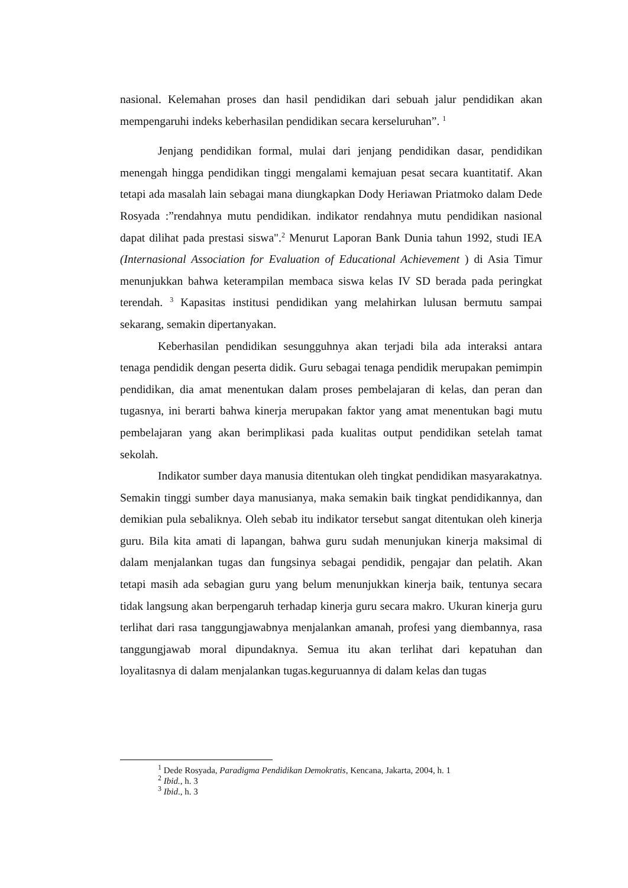nasional. Kelemahan proses dan hasil pendidikan dari sebuah jalur pendidikan akan mempengaruhi indeks keberhasilan pendidikan secara kerseluruhan”. <sup>1</sup>
Jenjang pendidikan formal, mulai dari jenjang pendidikan dasar, pendidikan menengah hingga pendidikan tinggi mengalami kemajuan pesat secara kuantitatif. Akan tetapi ada masalah lain sebagai mana diungkapkan Dody Heriawan Priatmoko dalam Dede Rosyada :”rendahnya mutu pendidikan. indikator rendahnya mutu pendidikan nasional dapat dilihat pada prestasi siswa".<sup>2</sup> Menurut Laporan Bank Dunia tahun 1992, studi IEA (Internasional Association for Evaluation of Educational Achievement ) di Asia Timur menunjukkan bahwa keterampilan membaca siswa kelas IV SD berada pada peringkat terendah. <sup>3</sup> Kapasitas institusi pendidikan yang melahirkan lulusan bermutu sampai sekarang, semakin dipertanyakan.
Keberhasilan pendidikan sesungguhnya akan terjadi bila ada interaksi antara tenaga pendidik dengan peserta didik. Guru sebagai tenaga pendidik merupakan pemimpin pendidikan, dia amat menentukan dalam proses pembelajaran di kelas, dan peran dan tugasnya, ini berarti bahwa kinerja merupakan faktor yang amat menentukan bagi mutu pembelajaran yang akan berimplikasi pada kualitas output pendidikan setelah tamat sekolah.
Indikator sumber daya manusia ditentukan oleh tingkat pendidikan masyarakatnya. Semakin tinggi sumber daya manusianya, maka semakin baik tingkat pendidikannya, dan demikian pula sebaliknya. Oleh sebab itu indikator tersebut sangat ditentukan oleh kinerja guru. Bila kita amati di lapangan, bahwa guru sudah menunjukan kinerja maksimal di dalam menjalankan tugas dan fungsinya sebagai pendidik, pengajar dan pelatih. Akan tetapi masih ada sebagian guru yang belum menunjukkan kinerja baik, tentunya secara tidak langsung akan berpengaruh terhadap kinerja guru secara makro. Ukuran kinerja guru terlihat dari rasa tanggungjawabnya menjalankan amanah, profesi yang diembannya, rasa tanggungjawab moral dipundaknya. Semua itu akan terlihat dari kepatuhan dan loyalitasnya di dalam menjalankan tugas.keguruannya di dalam kelas dan tugas
<sup>1</sup> Dede Rosyada, Paradigma Pendidikan Demokratis, Kencana, Jakarta, 2004, h. 1
<sup>2</sup> Ibid., h. 3
<sup>3</sup> Ibid., h. 3